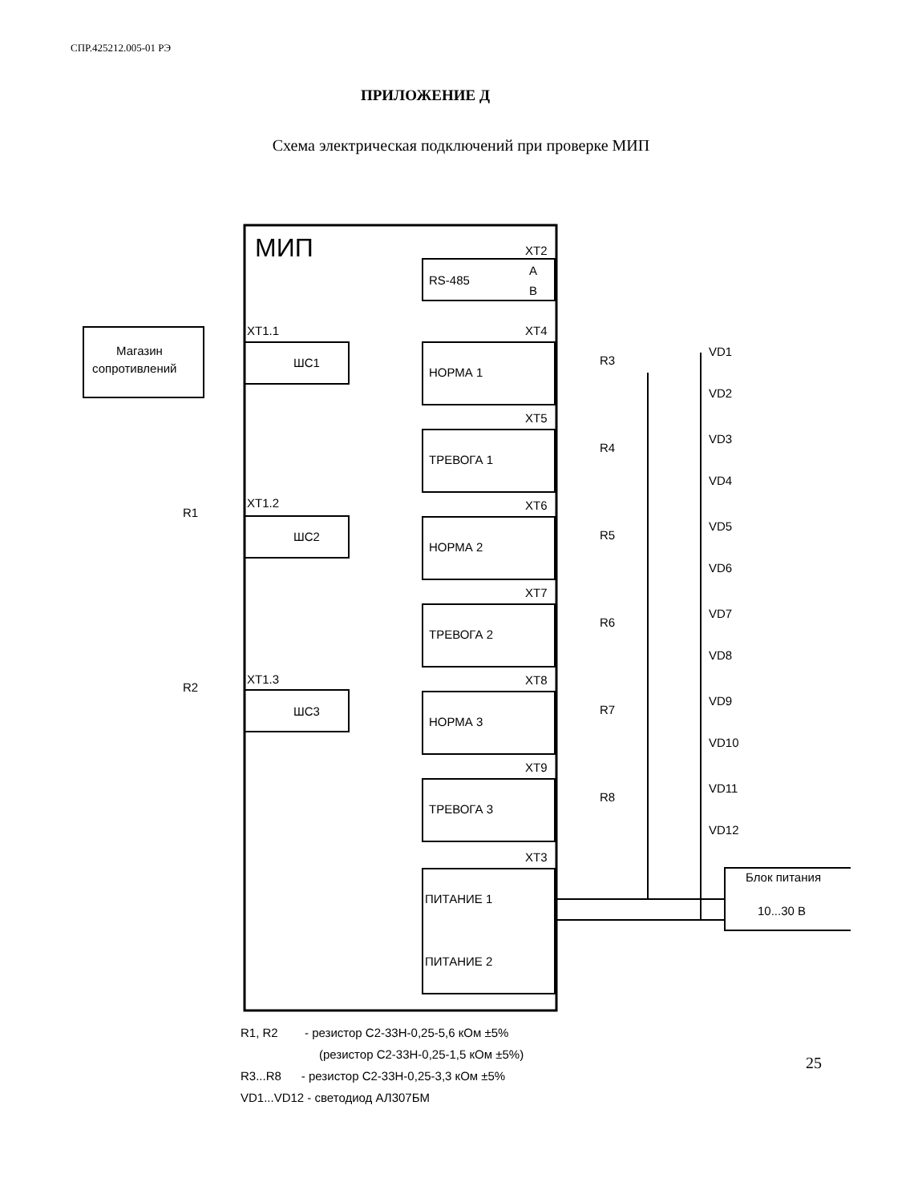СПР.425212.005-01 РЭ
ПРИЛОЖЕНИЕ Д
Схема электрическая подключений при проверке МИП
МИП
XT2
RS-485
A
B
Магазин
сопротивлений
XT1.1
ШС1
XT1.2
ШС2
R1
XT1.3
ШС3
R2
XT4
НОРМА 1
R3
VD1
VD2
XT5
ТРЕВОГА 1
R4
VD3
VD4
XT6
НОРМА 2
R5
VD5
VD6
XT7
ТРЕВОГА 2
R6
VD7
VD8
XT8
НОРМА 3
R7
VD9
VD10
XT9
ТРЕВОГА 3
R8
VD11
VD12
XT3
ПИТАНИЕ 1
ПИТАНИЕ 2
Блок питания
10...30 В
R1, R2 - резистор С2-33Н-0,25-5,6 кОм ±5%
(резистор С2-33Н-0,25-1,5 кОм ±5%)
R3...R8 - резистор С2-33Н-0,25-3,3 кОм ±5%
VD1...VD12 - светодиод АЛ307БМ
25